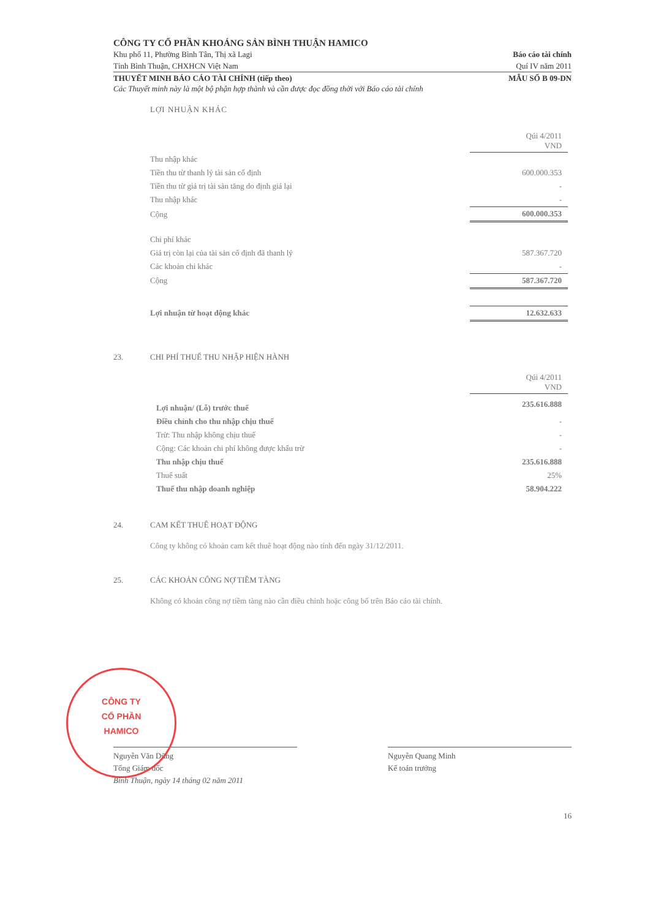CÔNG TY CỔ PHẦN KHOÁNG SẢN BÌNH THUẬN HAMICO
Khu phố 11, Phường Bình Tân, Thị xã Lagi Báo cáo tài chính
Tỉnh Bình Thuận, CHXHCN Việt Nam Quí IV năm 2011
THUYẾT MINH BÁO CÁO TÀI CHÍNH (tiếp theo) MẪU SỐ B 09-DN
Các Thuyết minh này là một bộ phận hợp thành và cần được đọc đồng thời với Báo cáo tài chính
LỢI NHUẬN KHÁC
| | Qúi 4/2011 VND |
| Thu nhập khác | |
| Tiền thu từ thanh lý tài sản cố định | 600.000.353 |
| Tiền thu từ giá trị tài sản tăng do định giá lại | - |
| Thu nhập khác | - |
| Cộng | 600.000.353 |
| Chi phí khác | |
| Giá trị còn lại của tài sản cố định đã thanh lý | 587.367.720 |
| Các khoản chi khác | - |
| Cộng | 587.367.720 |
| Lợi nhuận từ hoạt động khác | 12.632.633 |
23. CHI PHÍ THUẾ THU NHẬP HIỆN HÀNH
| | Qúi 4/2011 VND |
| Lợi nhuận/ (Lỗ) trước thuế | 235.616.888 |
| Điều chỉnh cho thu nhập chịu thuế | - |
| Trừ: Thu nhập không chịu thuế | - |
| Cộng: Các khoản chi phí không được khấu trừ | - |
| Thu nhập chịu thuế | 235.616.888 |
| Thuế suất | 25% |
| Thuế thu nhập doanh nghiệp | 58.904.222 |
24. CAM KẾT THUÊ HOẠT ĐỘNG
Công ty không có khoản cam kết thuê hoạt động nào tính đến ngày 31/12/2011.
25. CÁC KHOẢN CÔNG NỢ TIỀM TÀNG
Không có khoản công nợ tiềm tàng nào cần điều chỉnh hoặc công bố trên Báo cáo tài chính.
CÔNG TY
CỔ PHẦN
HAMICO
Nguyễn Văn Dũng
Tổng Giám đốc
Bình Thuận, ngày 14 tháng 02 năm 2011
Nguyễn Quang Minh
Kế toán trưởng
16